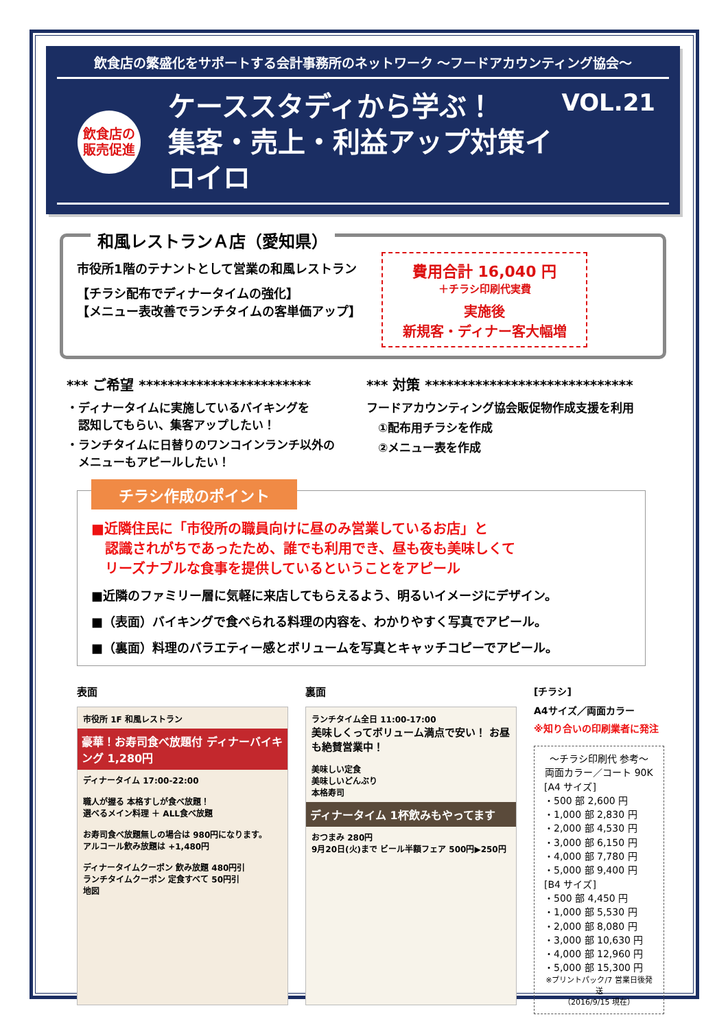飲食店の繁盛化をサポートする会計事務所のネットワーク ～フードアカウンティング協会～
飲食店の
販売促進
ケーススタディから学ぶ！
集客・売上・利益アップ対策イロイロ
VOL.21
和風レストランＡ店（愛知県）
市役所1階のテナントとして営業の和風レストラン
【チラシ配布でディナータイムの強化】
【メニュー表改善でランチタイムの客単価アップ】
費用合計 16,040 円
＋チラシ印刷代実費
実施後
新規客・ディナー客大幅増
*** ご希望 ************************
・ディナータイムに実施しているバイキングを
　認知してもらい、集客アップしたい！
・ランチタイムに日替りのワンコインランチ以外の
　メニューもアピールしたい！
*** 対策 *****************************
フードアカウンティング協会販促物作成支援を利用
　①配布用チラシを作成
　②メニュー表を作成
チラシ作成のポイント
■近隣住民に「市役所の職員向けに昼のみ営業しているお店」と
　認識されがちであったため、誰でも利用でき、昼も夜も美味しくて
　リーズナブルな食事を提供しているということをアピール
■近隣のファミリー層に気軽に来店してもらえるよう、明るいイメージにデザイン。
■（表面）バイキングで食べられる料理の内容を、わかりやすく写真でアピール。
■（裏面）料理のバラエティー感とボリュームを写真とキャッチコピーでアピール。
表面
市役所 1F 和風レストラン
豪華！お寿司食べ放題付 ディナーバイキング 1,280円
ディナータイム 17:00-22:00
職人が握る 本格すしが食べ放題！
選べるメイン料理 ＋ ALL食べ放題
お寿司食べ放題無しの場合は 980円になります。
アルコール飲み放題は +1,480円
ディナータイムクーポン 飲み放題 480円引
ランチタイムクーポン 定食すべて 50円引
地図
裏面
ランチタイム全日 11:00-17:00
美味しくってボリューム満点で安い！ お昼も絶賛営業中！
美味しい定食
美味しいどんぶり
本格寿司
ディナータイム 1杯飲みもやってます
おつまみ 280円
9月20日(火)まで ビール半額フェア 500円▶250円
[チラシ]
A4サイズ／両面カラー
※知り合いの印刷業者に発注
～チラシ印刷代 参考～
両面カラー／コート 90K
[A4 サイズ]
・500 部 2,600 円
・1,000 部 2,830 円
・2,000 部 4,530 円
・3,000 部 6,150 円
・4,000 部 7,780 円
・5,000 部 9,400 円
[B4 サイズ]
・500 部 4,450 円
・1,000 部 5,530 円
・2,000 部 8,080 円
・3,000 部 10,630 円
・4,000 部 12,960 円
・5,000 部 15,300 円
※プリントパック/7 営業日後発送
（2016/9/15 現在）